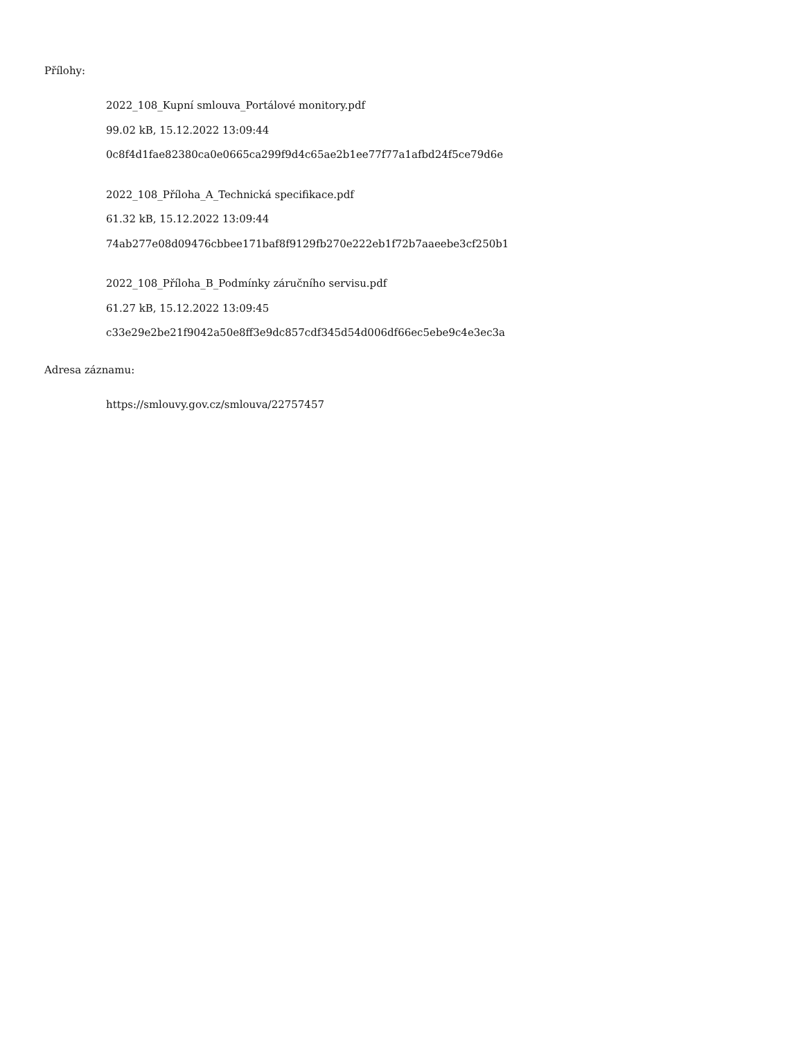Přílohy:
2022_108_Kupní smlouva_Portálové monitory.pdf
99.02 kB, 15.12.2022 13:09:44
0c8f4d1fae82380ca0e0665ca299f9d4c65ae2b1ee77f77a1afbd24f5ce79d6e
2022_108_Příloha_A_Technická specifikace.pdf
61.32 kB, 15.12.2022 13:09:44
74ab277e08d09476cbbee171baf8f9129fb270e222eb1f72b7aaeebe3cf250b1
2022_108_Příloha_B_Podmínky záručního servisu.pdf
61.27 kB, 15.12.2022 13:09:45
c33e29e2be21f9042a50e8ff3e9dc857cdf345d54d006df66ec5ebe9c4e3ec3a
Adresa záznamu:
https://smlouvy.gov.cz/smlouva/22757457